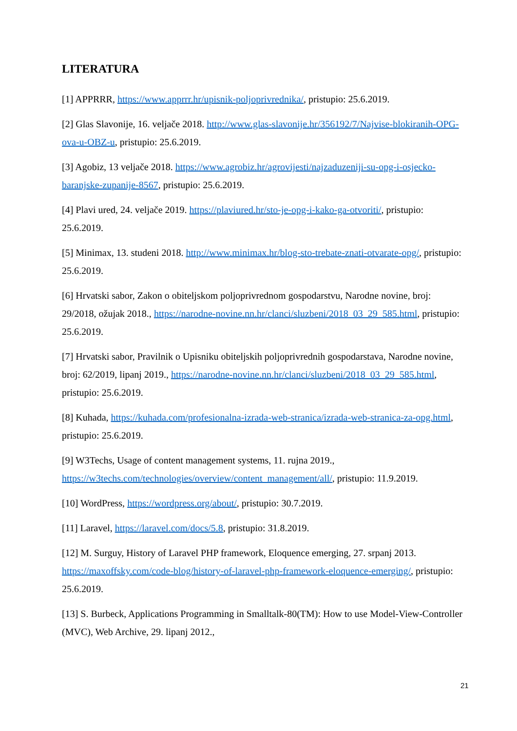LITERATURA
[1] APPRRR, https://www.apprrr.hr/upisnik-poljoprivrednika/, pristupio: 25.6.2019.
[2] Glas Slavonije, 16. veljače 2018. http://www.glas-slavonije.hr/356192/7/Najvise-blokiranih-OPG-ova-u-OBZ-u, pristupio: 25.6.2019.
[3] Agobiz, 13 veljače 2018. https://www.agrobiz.hr/agrovijesti/najzaduzeniji-su-opg-i-osjecko-baranjske-zupanije-8567, pristupio: 25.6.2019.
[4] Plavi ured, 24. veljače 2019. https://plaviured.hr/sto-je-opg-i-kako-ga-otvoriti/, pristupio: 25.6.2019.
[5] Minimax, 13. studeni 2018. http://www.minimax.hr/blog-sto-trebate-znati-otvarate-opg/, pristupio: 25.6.2019.
[6] Hrvatski sabor, Zakon o obiteljskom poljoprivrednom gospodarstvu, Narodne novine, broj: 29/2018, ožujak 2018., https://narodne-novine.nn.hr/clanci/sluzbeni/2018_03_29_585.html, pristupio: 25.6.2019.
[7] Hrvatski sabor, Pravilnik o Upisniku obiteljskih poljoprivrednih gospodarstava, Narodne novine, broj: 62/2019, lipanj 2019., https://narodne-novine.nn.hr/clanci/sluzbeni/2018_03_29_585.html, pristupio: 25.6.2019.
[8] Kuhada, https://kuhada.com/profesionalna-izrada-web-stranica/izrada-web-stranica-za-opg.html, pristupio: 25.6.2019.
[9] W3Techs, Usage of content management systems, 11. rujna 2019., https://w3techs.com/technologies/overview/content_management/all/, pristupio: 11.9.2019.
[10] WordPress, https://wordpress.org/about/, pristupio: 30.7.2019.
[11] Laravel, https://laravel.com/docs/5.8, pristupio: 31.8.2019.
[12] M. Surguy, History of Laravel PHP framework, Eloquence emerging, 27. srpanj 2013. https://maxoffsky.com/code-blog/history-of-laravel-php-framework-eloquence-emerging/, pristupio: 25.6.2019.
[13] S. Burbeck, Applications Programming in Smalltalk-80(TM): How to use Model-View-Controller (MVC), Web Archive, 29. lipanj 2012.,
21